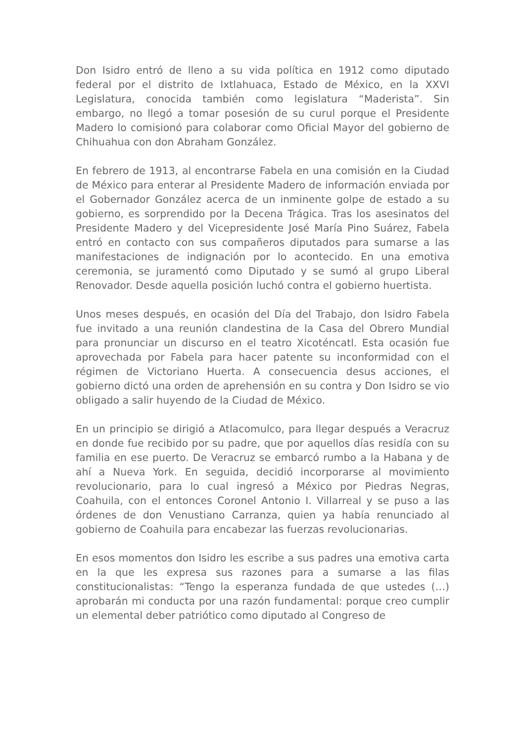Don Isidro entró de lleno a su vida política en 1912 como diputado federal por el distrito de Ixtlahuaca, Estado de México, en la XXVI Legislatura, conocida también como legislatura “Maderista”. Sin embargo, no llegó a tomar posesión de su curul porque el Presidente Madero lo comisionó para colaborar como Oficial Mayor del gobierno de Chihuahua con don Abraham González.
En febrero de 1913, al encontrarse Fabela en una comisión en la Ciudad de México para enterar al Presidente Madero de información enviada por el Gobernador González acerca de un inminente golpe de estado a su gobierno, es sorprendido por la Decena Trágica. Tras los asesinatos del Presidente Madero y del Vicepresidente José María Pino Suárez, Fabela entró en contacto con sus compañeros diputados para sumarse a las manifestaciones de indignación por lo acontecido. En una emotiva ceremonia, se juramentó como Diputado y se sumó al grupo Liberal Renovador. Desde aquella posición luchó contra el gobierno huertista.
Unos meses después, en ocasión del Día del Trabajo, don Isidro Fabela fue invitado a una reunión clandestina de la Casa del Obrero Mundial para pronunciar un discurso en el teatro Xicoténcatl. Esta ocasión fue aprovechada por Fabela para hacer patente su inconformidad con el régimen de Victoriano Huerta. A consecuencia desus acciones, el gobierno dictó una orden de aprehensión en su contra y Don Isidro se vio obligado a salir huyendo de la Ciudad de México.
En un principio se dirigió a Atlacomulco, para llegar después a Veracruz en donde fue recibido por su padre, que por aquellos días residía con su familia en ese puerto. De Veracruz se embarcó rumbo a la Habana y de ahí a Nueva York. En seguida, decidió incorporarse al movimiento revolucionario, para lo cual ingresó a México por Piedras Negras, Coahuila, con el entonces Coronel Antonio I. Villarreal y se puso a las órdenes de don Venustiano Carranza, quien ya había renunciado al gobierno de Coahuila para encabezar las fuerzas revolucionarias.
En esos momentos don Isidro les escribe a sus padres una emotiva carta en la que les expresa sus razones para a sumarse a las filas constitucionalistas: “Tengo la esperanza fundada de que ustedes (…) aprobarán mi conducta por una razón fundamental: porque creo cumplir un elemental deber patriótico como diputado al Congreso de